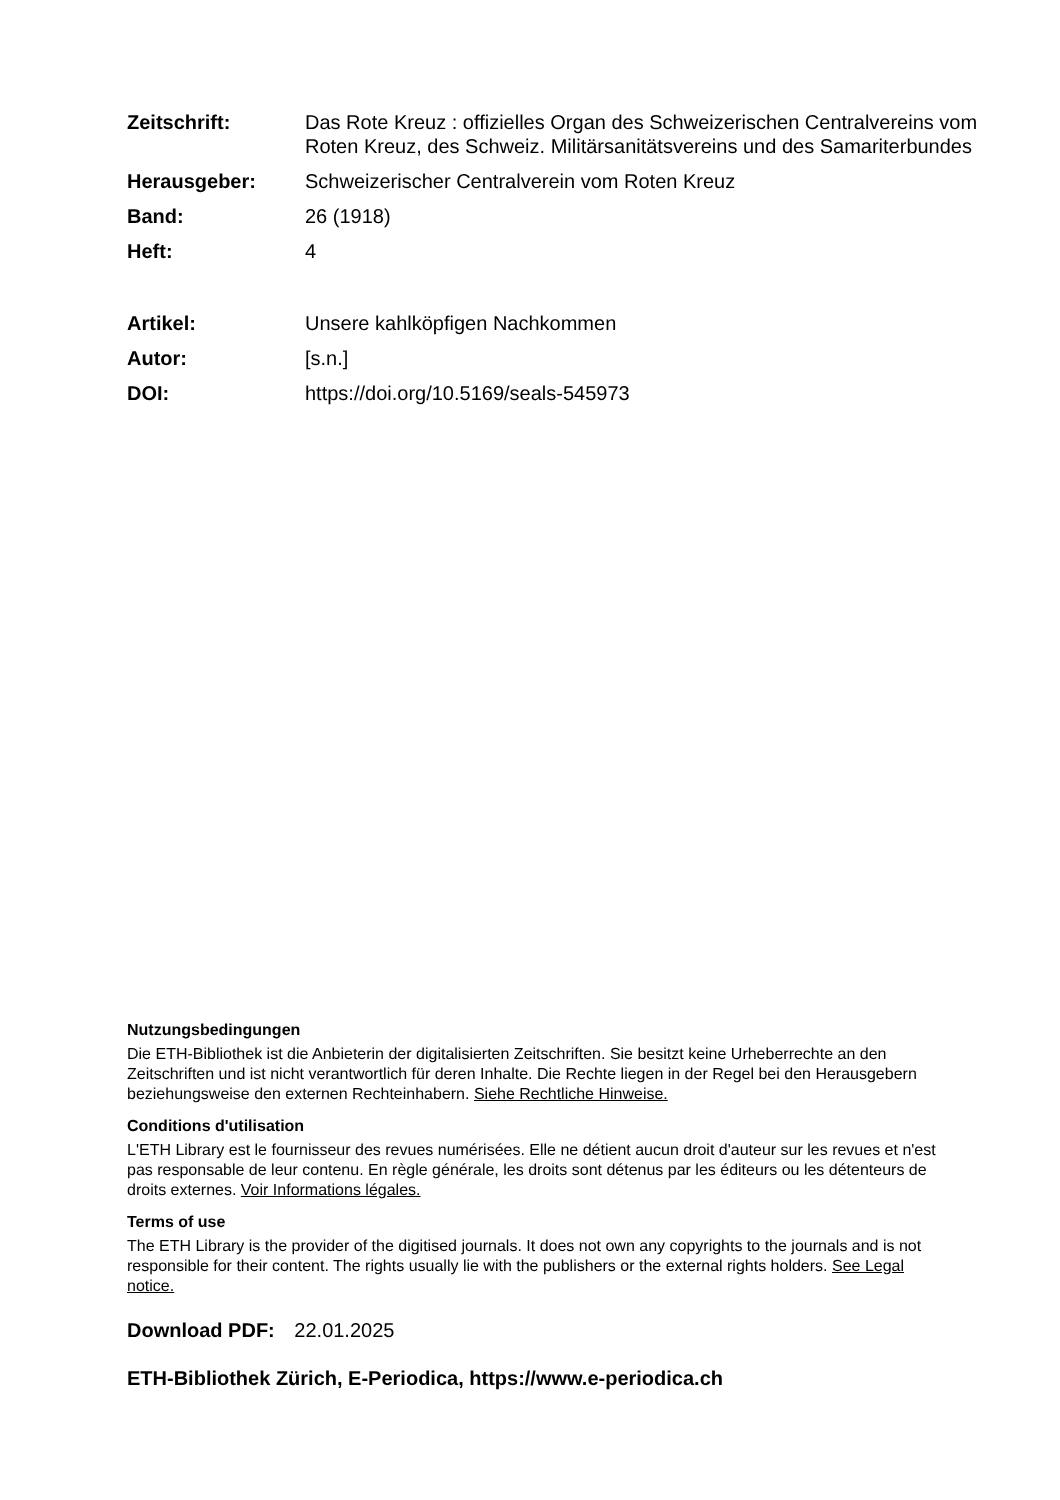Zeitschrift: Das Rote Kreuz : offizielles Organ des Schweizerischen Centralvereins vom Roten Kreuz, des Schweiz. Militärsanitätsvereins und des Samariterbundes
Herausgeber: Schweizerischer Centralverein vom Roten Kreuz
Band: 26 (1918)
Heft: 4
Artikel: Unsere kahlköpfigen Nachkommen
Autor: [s.n.]
DOI: https://doi.org/10.5169/seals-545973
Nutzungsbedingungen
Die ETH-Bibliothek ist die Anbieterin der digitalisierten Zeitschriften. Sie besitzt keine Urheberrechte an den Zeitschriften und ist nicht verantwortlich für deren Inhalte. Die Rechte liegen in der Regel bei den Herausgebern beziehungsweise den externen Rechteinhabern. Siehe Rechtliche Hinweise.
Conditions d'utilisation
L'ETH Library est le fournisseur des revues numérisées. Elle ne détient aucun droit d'auteur sur les revues et n'est pas responsable de leur contenu. En règle générale, les droits sont détenus par les éditeurs ou les détenteurs de droits externes. Voir Informations légales.
Terms of use
The ETH Library is the provider of the digitised journals. It does not own any copyrights to the journals and is not responsible for their content. The rights usually lie with the publishers or the external rights holders. See Legal notice.
Download PDF: 22.01.2025
ETH-Bibliothek Zürich, E-Periodica, https://www.e-periodica.ch